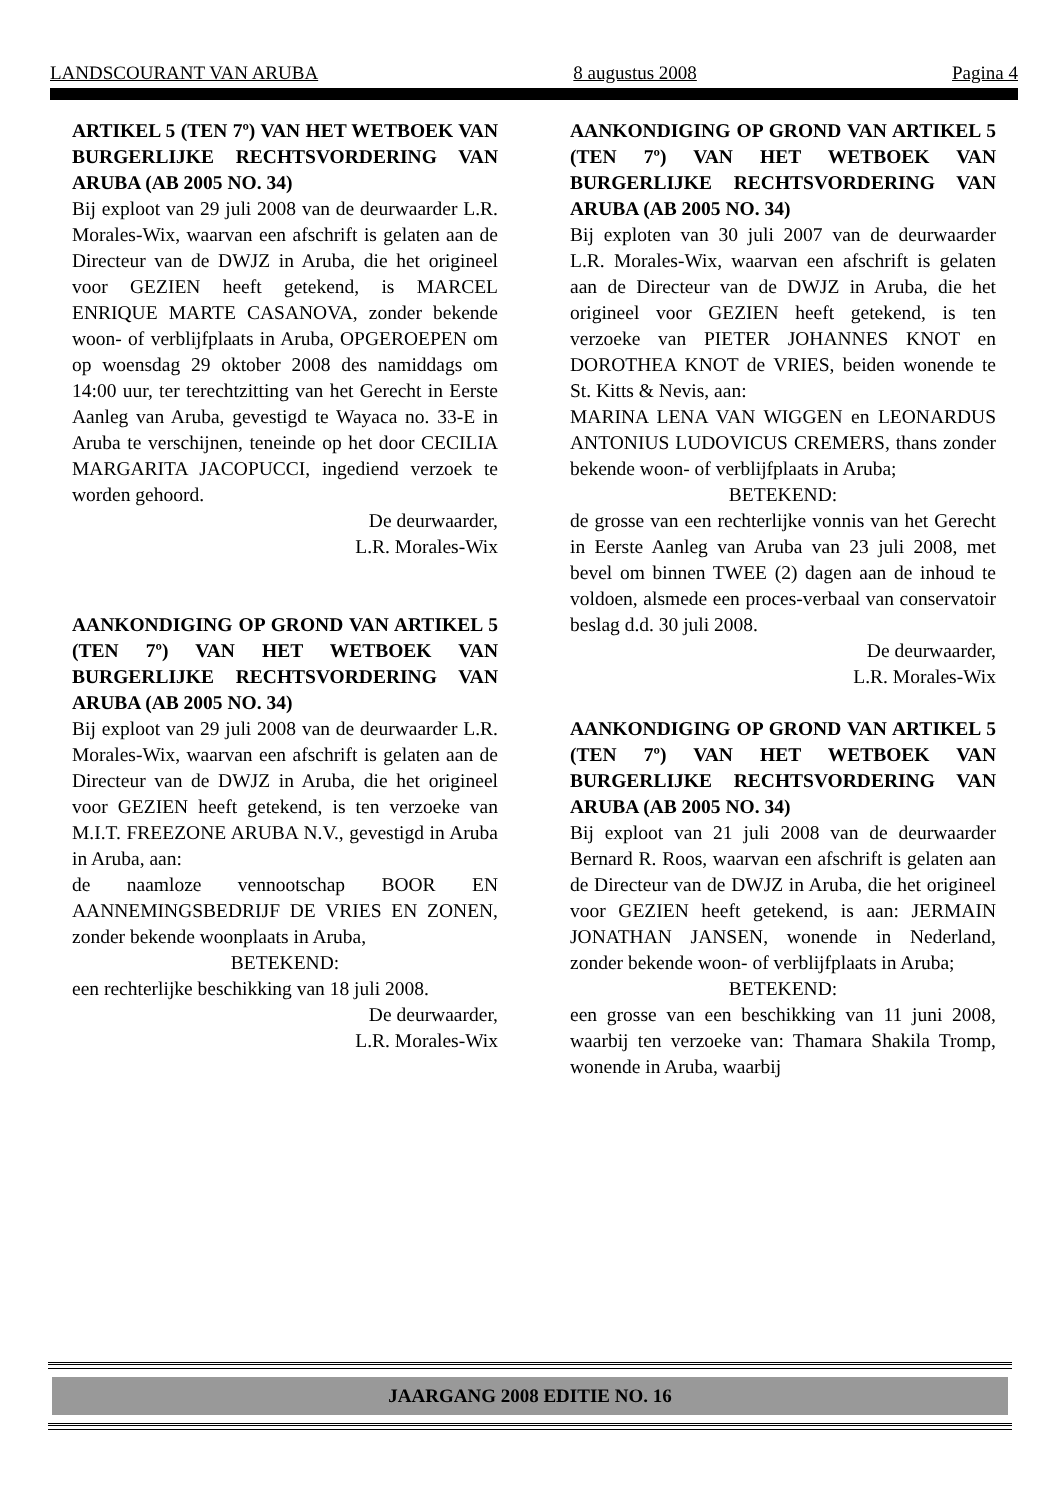LANDSCOURANT VAN ARUBA 8 augustus 2008 Pagina 4
ARTIKEL 5 (TEN 7º) VAN HET WETBOEK VAN BURGERLIJKE RECHTSVORDERING VAN ARUBA (AB 2005 NO. 34)
Bij exploot van 29 juli 2008 van de deurwaarder L.R. Morales-Wix, waarvan een afschrift is gelaten aan de Directeur van de DWJZ in Aruba, die het origineel voor GEZIEN heeft getekend, is MARCEL ENRIQUE MARTE CASANOVA, zonder bekende woon- of verblijfplaats in Aruba, OPGEROEPEN om op woensdag 29 oktober 2008 des namiddags om 14:00 uur, ter terechtzitting van het Gerecht in Eerste Aanleg van Aruba, gevestigd te Wayaca no. 33-E in Aruba te verschijnen, teneinde op het door CECILIA MARGARITA JACOPUCCI, ingediend verzoek te worden gehoord.
De deurwaarder,
L.R. Morales-Wix
AANKONDIGING OP GROND VAN ARTIKEL 5 (TEN 7º) VAN HET WETBOEK VAN BURGERLIJKE RECHTSVORDERING VAN ARUBA (AB 2005 NO. 34)
Bij exploot van 29 juli 2008 van de deurwaarder L.R. Morales-Wix, waarvan een afschrift is gelaten aan de Directeur van de DWJZ in Aruba, die het origineel voor GEZIEN heeft getekend, is ten verzoeke van M.I.T. FREEZONE ARUBA N.V., gevestigd in Aruba in Aruba, aan:
de naamloze vennootschap BOOR EN AANNEMINGSBEDRIJF DE VRIES EN ZONEN, zonder bekende woonplaats in Aruba,
BETEKEND:
een rechterlijke beschikking van 18 juli 2008.
De deurwaarder,
L.R. Morales-Wix
AANKONDIGING OP GROND VAN ARTIKEL 5 (TEN 7º) VAN HET WETBOEK VAN BURGERLIJKE RECHTSVORDERING VAN ARUBA (AB 2005 NO. 34)
Bij exploten van 30 juli 2007 van de deurwaarder L.R. Morales-Wix, waarvan een afschrift is gelaten aan de Directeur van de DWJZ in Aruba, die het origineel voor GEZIEN heeft getekend, is ten verzoeke van PIETER JOHANNES KNOT en DOROTHEA KNOT de VRIES, beiden wonende te St. Kitts & Nevis, aan:
MARINA LENA VAN WIGGEN en LEONARDUS ANTONIUS LUDOVICUS CREMERS, thans zonder bekende woon- of verblijfplaats in Aruba;
BETEKEND:
de grosse van een rechterlijke vonnis van het Gerecht in Eerste Aanleg van Aruba van 23 juli 2008, met bevel om binnen TWEE (2) dagen aan de inhoud te voldoen, alsmede een proces-verbaal van conservatoir beslag d.d. 30 juli 2008.
De deurwaarder,
L.R. Morales-Wix
AANKONDIGING OP GROND VAN ARTIKEL 5 (TEN 7º) VAN HET WETBOEK VAN BURGERLIJKE RECHTSVORDERING VAN ARUBA (AB 2005 NO. 34)
Bij exploot van 21 juli 2008 van de deurwaarder Bernard R. Roos, waarvan een afschrift is gelaten aan de Directeur van de DWJZ in Aruba, die het origineel voor GEZIEN heeft getekend, is aan: JERMAIN JONATHAN JANSEN, wonende in Nederland, zonder bekende woon- of verblijfplaats in Aruba;
BETEKEND:
een grosse van een beschikking van 11 juni 2008, waarbij ten verzoeke van: Thamara Shakila Tromp, wonende in Aruba, waarbij
JAARGANG 2008 EDITIE NO. 16